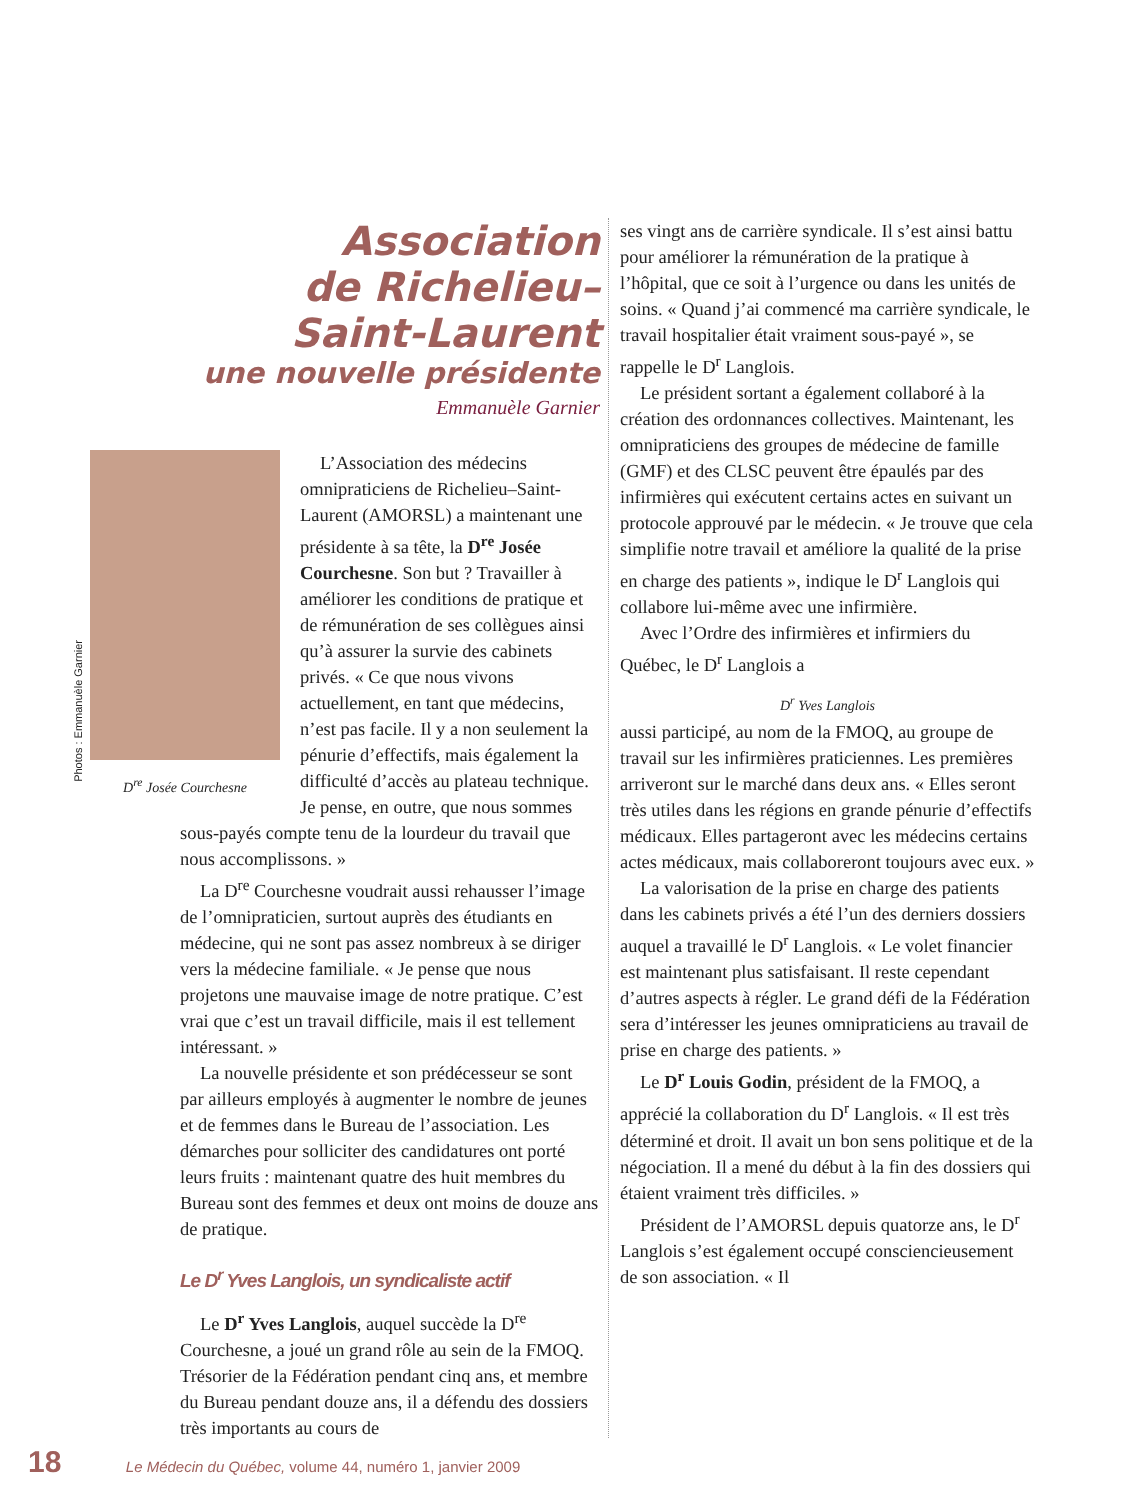Photos : Emmanuèle Garnier
Association
de Richelieu–
Saint-Laurent
une nouvelle présidente
Emmanuèle Garnier
D<sup>re</sup> Josée Courchesne
L’Association des médecins omnipraticiens de Richelieu–Saint-Laurent (AMORSL) a maintenant une présidente à sa tête, la D<sup>re</sup> Josée Courchesne. Son but ? Travailler à améliorer les conditions de pratique et de rémunération de ses collègues ainsi qu’à assurer la survie des cabinets privés. « Ce que nous vivons actuellement, en tant que médecins, n’est pas facile. Il y a non seulement la pénurie d’effectifs, mais également la difficulté d’accès au plateau technique. Je pense, en outre, que nous sommes sous-payés compte tenu de la lourdeur du travail que nous accomplissons. »
La D<sup>re</sup> Courchesne voudrait aussi rehausser l’image de l’omnipraticien, surtout auprès des étudiants en médecine, qui ne sont pas assez nombreux à se diriger vers la médecine familiale. « Je pense que nous projetons une mauvaise image de notre pratique. C’est vrai que c’est un travail difficile, mais il est tellement intéressant. »
La nouvelle présidente et son prédécesseur se sont par ailleurs employés à augmenter le nombre de jeunes et de femmes dans le Bureau de l’association. Les démarches pour solliciter des candidatures ont porté leurs fruits : maintenant quatre des huit membres du Bureau sont des femmes et deux ont moins de douze ans de pratique.
Le D<sup>r</sup> Yves Langlois, un syndicaliste actif
Le D<sup>r</sup> Yves Langlois, auquel succède la D<sup>re</sup> Courchesne, a joué un grand rôle au sein de la FMOQ. Trésorier de la Fédération pendant cinq ans, et membre du Bureau pendant douze ans, il a défendu des dossiers très importants au cours de
ses vingt ans de carrière syndicale. Il s’est ainsi battu pour améliorer la rémunération de la pratique à l’hôpital, que ce soit à l’urgence ou dans les unités de soins. « Quand j’ai commencé ma carrière syndicale, le travail hospitalier était vraiment sous-payé », se rappelle le D<sup>r</sup> Langlois.
Le président sortant a également collaboré à la création des ordonnances collectives. Maintenant, les omnipraticiens des groupes de médecine de famille (GMF) et des CLSC peuvent être épaulés par des infirmières qui exécutent certains actes en suivant un protocole approuvé par le médecin. « Je trouve que cela simplifie notre travail et améliore la qualité de la prise en charge des patients », indique le D<sup>r</sup> Langlois qui collabore lui-même avec une infirmière.
Avec l’Ordre des infirmières et infirmiers du Québec, le D<sup>r</sup> Langlois a
D<sup>r</sup> Yves Langlois aussi participé, au nom de la FMOQ, au groupe de travail sur les infirmières praticiennes. Les premières arriveront sur le marché dans deux ans. « Elles seront très utiles dans les régions en grande pénurie d’effectifs médicaux. Elles partageront avec les médecins certains actes médicaux, mais collaboreront toujours avec eux. »
La valorisation de la prise en charge des patients dans les cabinets privés a été l’un des derniers dossiers auquel a travaillé le D<sup>r</sup> Langlois. « Le volet financier est maintenant plus satisfaisant. Il reste cependant d’autres aspects à régler. Le grand défi de la Fédération sera d’intéresser les jeunes omnipraticiens au travail de prise en charge des patients. »
Le D<sup>r</sup> Louis Godin, président de la FMOQ, a apprécié la collaboration du D<sup>r</sup> Langlois. « Il est très déterminé et droit. Il avait un bon sens politique et de la négociation. Il a mené du début à la fin des dossiers qui étaient vraiment très difficiles. »
Président de l’AMORSL depuis quatorze ans, le D<sup>r</sup> Langlois s’est également occupé consciencieusement de son association. « Il
18 Le Médecin du Québec, volume 44, numéro 1, janvier 2009